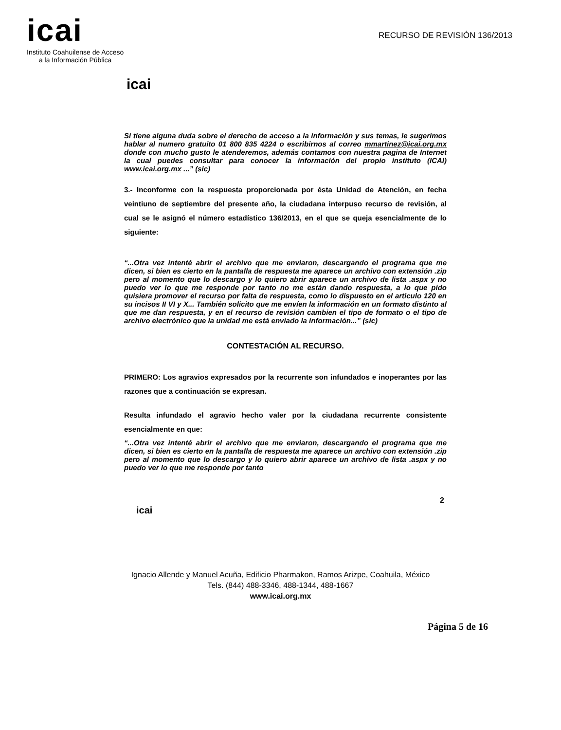icai
Instituto Coahuilense de Acceso
a la Información Pública
RECURSO DE REVISIÓN 136/2013
icai
Si tiene alguna duda sobre el derecho de acceso a la información y sus temas, le sugerimos hablar al numero gratuito 01 800 835 4224 o escribirnos al correo mmartinez@icai.org.mx donde con mucho gusto le atenderemos, además contamos con nuestra pagina de Internet la cual puedes consultar para conocer la información del propio instituto (ICAI) www.icai.org.mx ...” (sic)
3.- Inconforme con la respuesta proporcionada por ésta Unidad de Atención, en fecha veintiuno de septiembre del presente año, la ciudadana interpuso recurso de revisión, al cual se le asignó el número estadístico 136/2013, en el que se queja esencialmente de lo siguiente:
“...Otra vez intenté abrir el archivo que me enviaron, descargando el programa que me dicen, si bien es cierto en la pantalla de respuesta me aparece un archivo con extensión .zip pero al momento que lo descargo y lo quiero abrir aparece un archivo de lista .aspx y no puedo ver lo que me responde por tanto no me están dando respuesta, a lo que pido quisiera promover el recurso por falta de respuesta, como lo dispuesto en el articulo 120 en su incisos II VI y X... También solicito que me envíen la información en un formato distinto al que me dan respuesta, y en el recurso de revisión cambien el tipo de formato o el tipo de archivo electrónico que la unidad me está enviado la información...” (sic)
CONTESTACIÓN AL RECURSO.
PRIMERO: Los agravios expresados por la recurrente son infundados e inoperantes por las razones que a continuación se expresan.
Resulta infundado el agravio hecho valer por la ciudadana recurrente consistente esencialmente en que:
“...Otra vez intenté abrir el archivo que me enviaron, descargando el programa que me dicen, si bien es cierto en la pantalla de respuesta me aparece un archivo con extensión .zip pero al momento que lo descargo y lo quiero abrir aparece un archivo de lista .aspx y no puedo ver lo que me responde por tanto
2
icai
Ignacio Allende y Manuel Acuña, Edificio Pharmakon, Ramos Arizpe, Coahuila, México
Tels. (844) 488-3346, 488-1344, 488-1667
www.icai.org.mx
Página 5 de 16